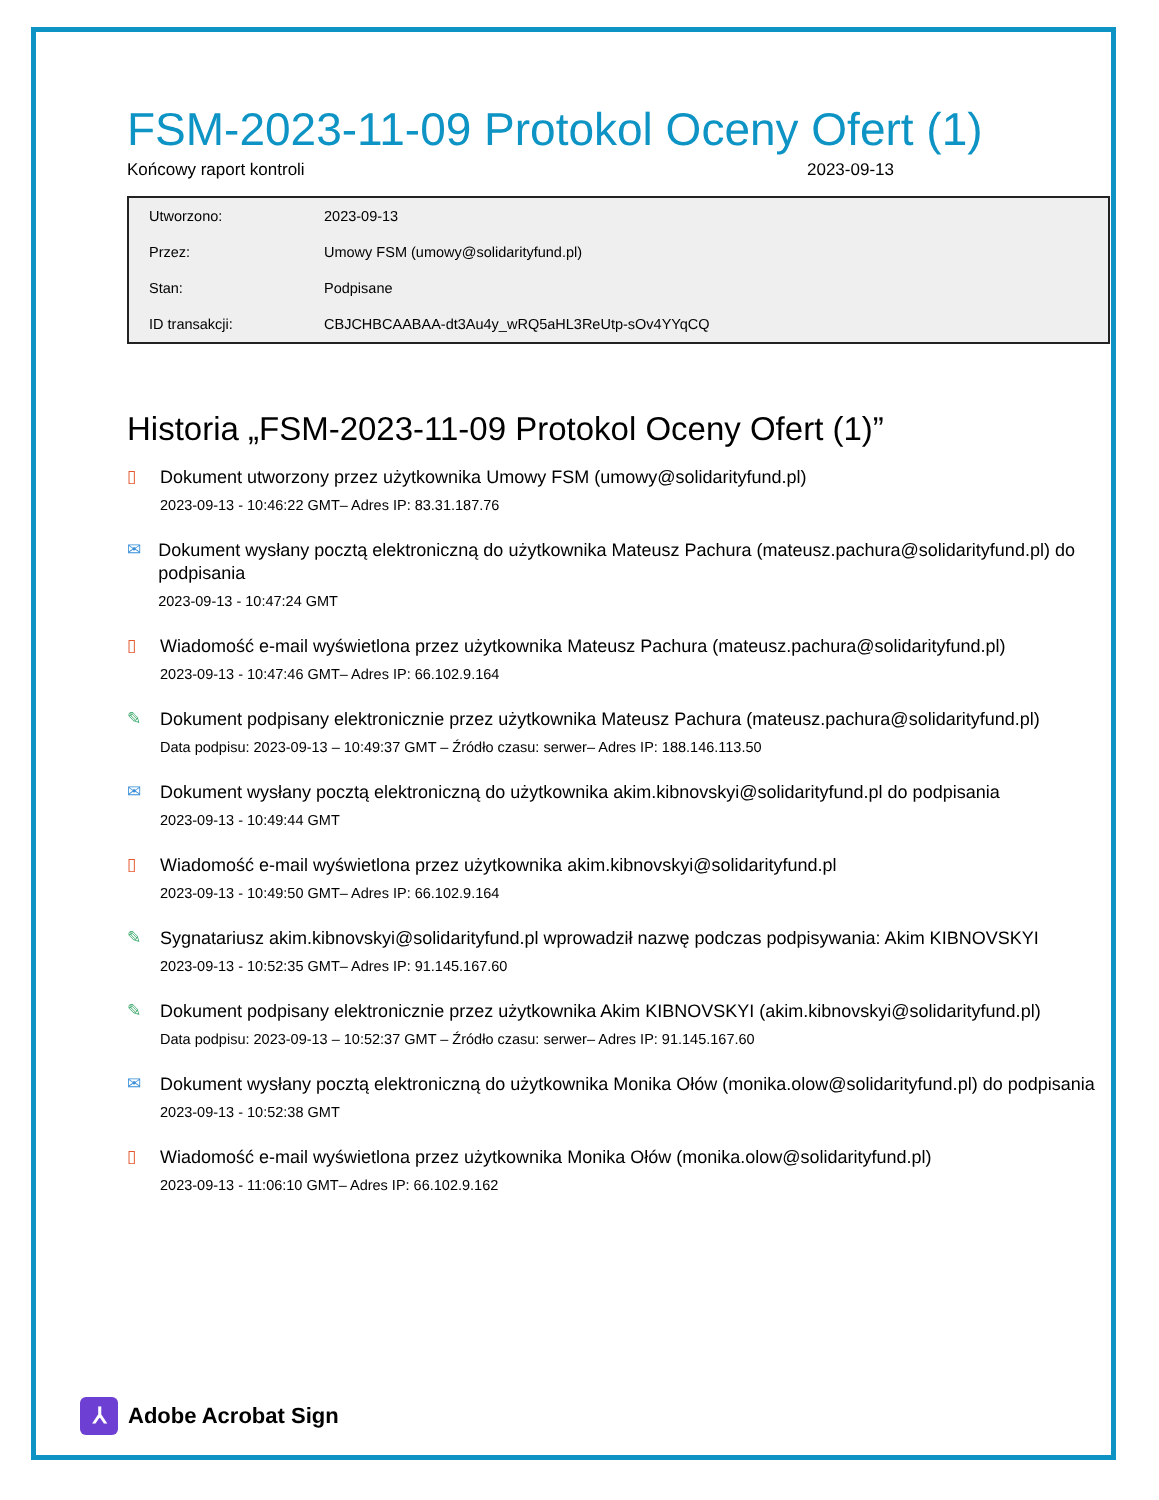FSM-2023-11-09 Protokol Oceny Ofert (1)
Końcowy raport kontroli 2023-09-13
| Utworzono: | 2023-09-13 |
| Przez: | Umowy FSM (umowy@solidarityfund.pl) |
| Stan: | Podpisane |
| ID transakcji: | CBJCHBCAABAA-dt3Au4y_wRQ5aHL3ReUtp-sOv4YYqCQ |
Historia „FSM-2023-11-09 Protokol Oceny Ofert (1)”
▯
Dokument utworzony przez użytkownika Umowy FSM (umowy@solidarityfund.pl)
2023-09-13 - 10:46:22 GMT– Adres IP: 83.31.187.76
✉
Dokument wysłany pocztą elektroniczną do użytkownika Mateusz Pachura (mateusz.pachura@solidarityfund.pl) do podpisania
2023-09-13 - 10:47:24 GMT
▯
Wiadomość e-mail wyświetlona przez użytkownika Mateusz Pachura (mateusz.pachura@solidarityfund.pl)
2023-09-13 - 10:47:46 GMT– Adres IP: 66.102.9.164
✎
Dokument podpisany elektronicznie przez użytkownika Mateusz Pachura (mateusz.pachura@solidarityfund.pl)
Data podpisu: 2023-09-13 – 10:49:37 GMT – Źródło czasu: serwer– Adres IP: 188.146.113.50
✉
Dokument wysłany pocztą elektroniczną do użytkownika akim.kibnovskyi@solidarityfund.pl do podpisania
2023-09-13 - 10:49:44 GMT
▯
Wiadomość e-mail wyświetlona przez użytkownika akim.kibnovskyi@solidarityfund.pl
2023-09-13 - 10:49:50 GMT– Adres IP: 66.102.9.164
✎
Sygnatariusz akim.kibnovskyi@solidarityfund.pl wprowadził nazwę podczas podpisywania: Akim KIBNOVSKYI
2023-09-13 - 10:52:35 GMT– Adres IP: 91.145.167.60
✎
Dokument podpisany elektronicznie przez użytkownika Akim KIBNOVSKYI (akim.kibnovskyi@solidarityfund.pl)
Data podpisu: 2023-09-13 – 10:52:37 GMT – Źródło czasu: serwer– Adres IP: 91.145.167.60
✉
Dokument wysłany pocztą elektroniczną do użytkownika Monika Ołów (monika.olow@solidarityfund.pl) do podpisania
2023-09-13 - 10:52:38 GMT
▯
Wiadomość e-mail wyświetlona przez użytkownika Monika Ołów (monika.olow@solidarityfund.pl)
2023-09-13 - 11:06:10 GMT– Adres IP: 66.102.9.162
⅄
Adobe Acrobat Sign